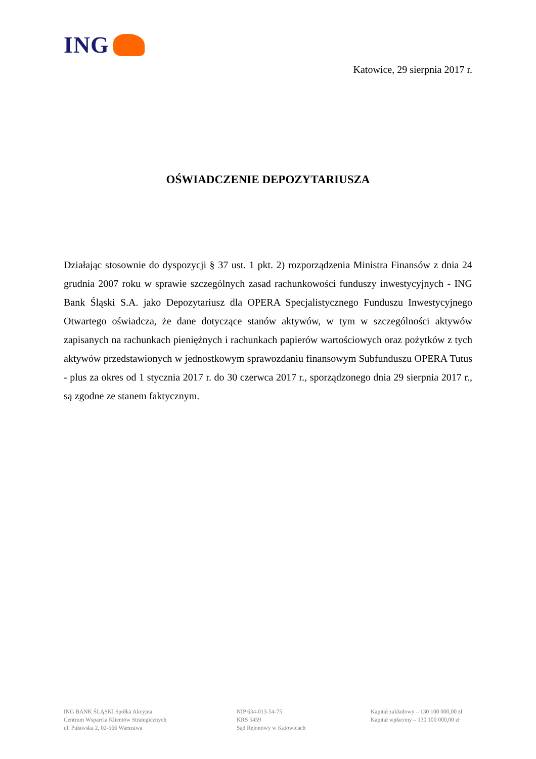ING
Katowice, 29 sierpnia 2017 r.
OŚWIADCZENIE DEPOZYTARIUSZA
Działając stosownie do dyspozycji § 37 ust. 1 pkt. 2) rozporządzenia Ministra Finansów z dnia 24 grudnia 2007 roku w sprawie szczególnych zasad rachunkowości funduszy inwestycyjnych - ING Bank Śląski S.A. jako Depozytariusz dla OPERA Specjalistycznego Funduszu Inwestycyjnego Otwartego oświadcza, że dane dotyczące stanów aktywów, w tym w szczególności aktywów zapisanych na rachunkach pieniężnych i rachunkach papierów wartościowych oraz pożytków z tych aktywów przedstawionych w jednostkowym sprawozdaniu finansowym Subfunduszu OPERA Tutus - plus za okres od 1 stycznia 2017 r. do 30 czerwca 2017 r., sporządzonego dnia 29 sierpnia 2017 r., są zgodne ze stanem faktycznym.
ING BANK ŚLĄSKI Spółka Akcyjna
Centrum Wsparcia Klientów Strategicznych
ul. Puławska 2, 02-566 Warszawa
NIP 634-013-54-75
KRS 5459
Sąd Rejonowy w Katowicach
Kapitał zakładowy – 130 100 000,00 zł
Kapitał wpłacony – 130 100 000,00 zł